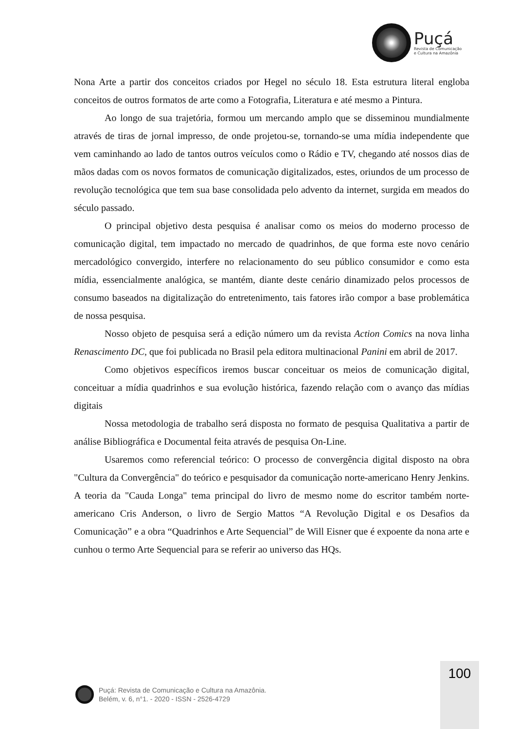Puçá
Revista de Comunicação
e Cultura na Amazônia
Nona Arte a partir dos conceitos criados por Hegel no século 18. Esta estrutura literal engloba conceitos de outros formatos de arte como a Fotografia, Literatura e até mesmo a Pintura.
Ao longo de sua trajetória, formou um mercando amplo que se disseminou mundialmente através de tiras de jornal impresso, de onde projetou-se, tornando-se uma mídia independente que vem caminhando ao lado de tantos outros veículos como o Rádio e TV, chegando até nossos dias de mãos dadas com os novos formatos de comunicação digitalizados, estes, oriundos de um processo de revolução tecnológica que tem sua base consolidada pelo advento da internet, surgida em meados do século passado.
O principal objetivo desta pesquisa é analisar como os meios do moderno processo de comunicação digital, tem impactado no mercado de quadrinhos, de que forma este novo cenário mercadológico convergido, interfere no relacionamento do seu público consumidor e como esta mídia, essencialmente analógica, se mantém, diante deste cenário dinamizado pelos processos de consumo baseados na digitalização do entretenimento, tais fatores irão compor a base problemática de nossa pesquisa.
Nosso objeto de pesquisa será a edição número um da revista Action Comics na nova linha Renascimento DC, que foi publicada no Brasil pela editora multinacional Panini em abril de 2017.
Como objetivos específicos iremos buscar conceituar os meios de comunicação digital, conceituar a mídia quadrinhos e sua evolução histórica, fazendo relação com o avanço das mídias digitais
Nossa metodologia de trabalho será disposta no formato de pesquisa Qualitativa a partir de análise Bibliográfica e Documental feita através de pesquisa On-Line.
Usaremos como referencial teórico: O processo de convergência digital disposto na obra "Cultura da Convergência" do teórico e pesquisador da comunicação norte-americano Henry Jenkins. A teoria da "Cauda Longa" tema principal do livro de mesmo nome do escritor também norte-americano Cris Anderson, o livro de Sergio Mattos “A Revolução Digital e os Desafios da Comunicação” e a obra “Quadrinhos e Arte Sequencial” de Will Eisner que é expoente da nona arte e cunhou o termo Arte Sequencial para se referir ao universo das HQs.
100
Puçá: Revista de Comunicação e Cultura na Amazônia.
Belém, v. 6, n°1. - 2020 - ISSN - 2526-4729